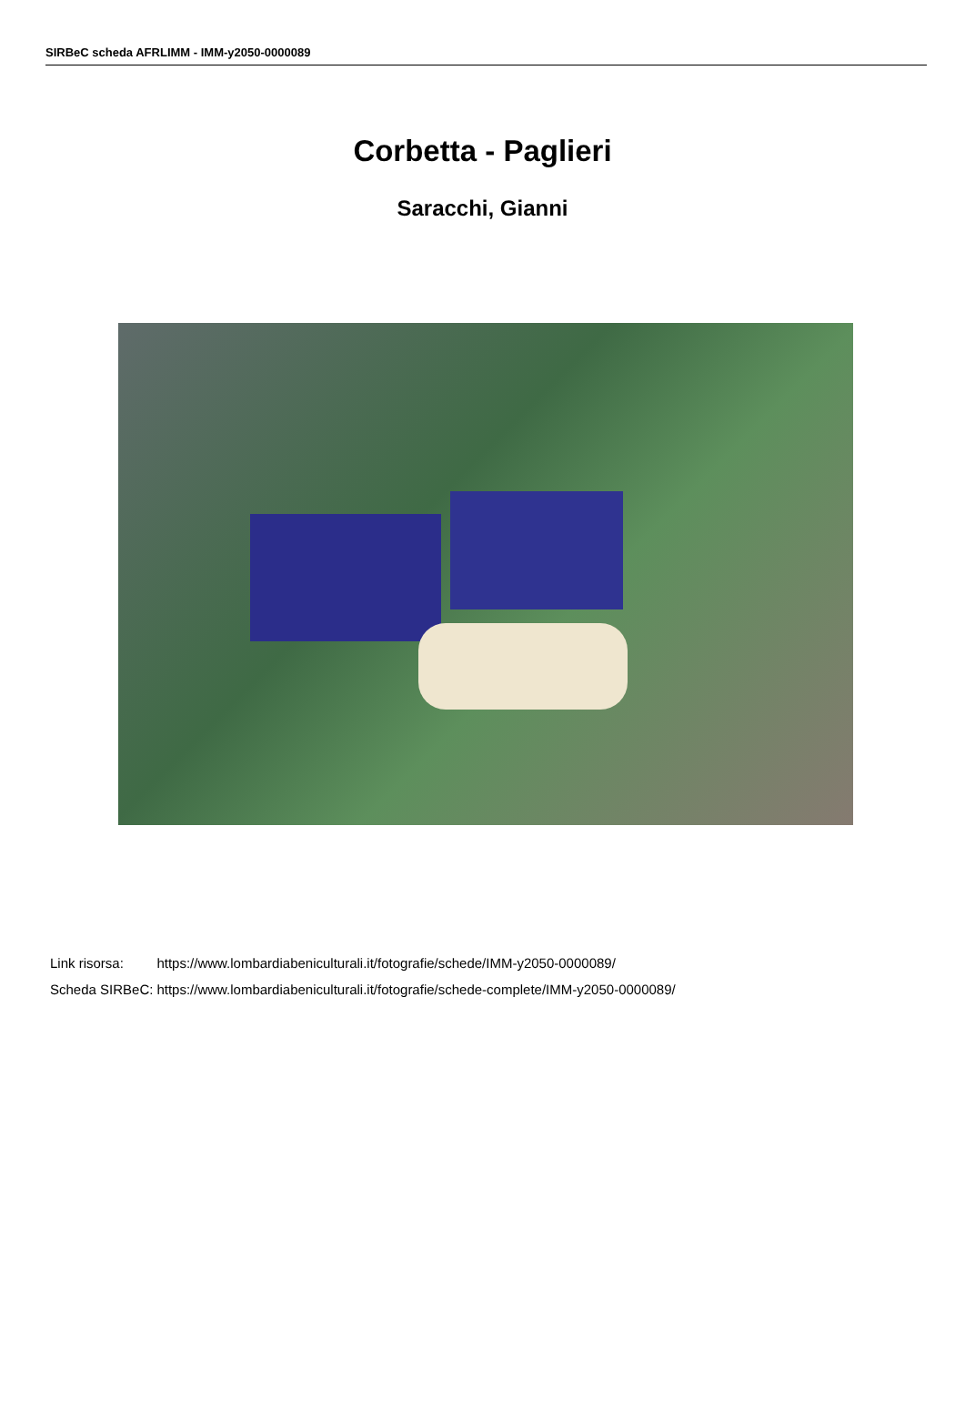SIRBeC scheda AFRLIMM - IMM-y2050-0000089
Corbetta - Paglieri
Saracchi, Gianni
| Link risorsa: | https://www.lombardiabeniculturali.it/fotografie/schede/IMM-y2050-0000089/ |
| Scheda SIRBeC: | https://www.lombardiabeniculturali.it/fotografie/schede-complete/IMM-y2050-0000089/ |